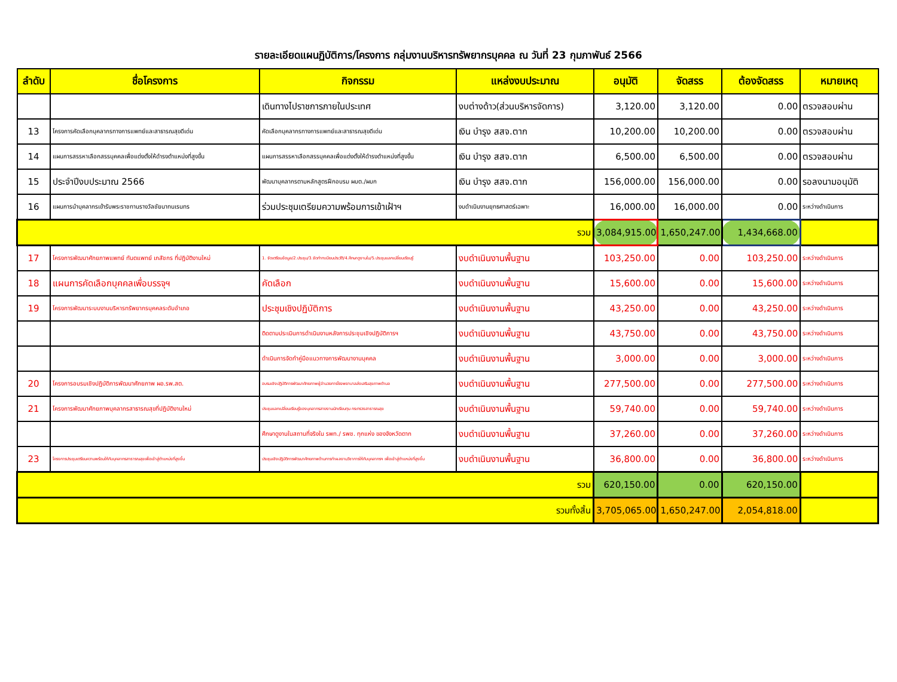รายละเอียดแผนฏิบัติการ/โครงการ กลุ่มงานบริหารทรัพยากรบุคคล ณ วันที่ 23 กุมภาพันธ์ 2566
| ลำดับ | ชื่อโครงการ | กิจกรรม | แหล่งงบประมาณ | อนุมัติ | จัดสรร | ต้องจัดสรร | หมายเหตุ |
| --- | --- | --- | --- | --- | --- | --- | --- |
| | | เดินทางไปราชการภายในประเทศ | งบต่างด้าว(ส่วนบริหารจัดการ) | 3,120.00 | 3,120.00 | 0.00 | ตรวจสอบผ่าน |
| 13 | โครงการคัดเลือกบุคลากรทางการแพทย์และสาธารณสุขดีเด่น | คัดเลือกบุคลากรทางการแพทย์และสาธารณสุขดีเด่น | เงิน บำรุง สสจ.ตาก | 10,200.00 | 10,200.00 | 0.00 | ตรวจสอบผ่าน |
| 14 | แผนการสรรหาเลือกสรรบุคคลเพื่อแต่งตั้งให้ดำรงตำแหน่งที่สูงขึ้น | แผนการสรรหาเลือกสรรบุคคลเพื่อแต่งตั้งให้ดำรงตำแหน่งที่สูงขึ้น | เงิน บำรุง สสจ.ตาก | 6,500.00 | 6,500.00 | 0.00 | ตรวจสอบผ่าน |
| 15 | ประจำปีงบประมาณ 2566 | พัฒนาบุคลากรตามหลักสูตรฝึกอบรม ผบต./ผบก | เงิน บำรุง สสจ.ตาก | 156,000.00 | 156,000.00 | 0.00 | รอลงนามอนุมัติ |
| 16 | แผนการนำบุคลากรเข้ารับพระราชทานรางวัลชัยนาทนเรนทร | ร่วมประชุมเตรียมความพร้อมการเข้าเฝ้าฯ | งบดำเนินงานยุทธศาสตร์เฉพาะ | 16,000.00 | 16,000.00 | 0.00 | ระหว่างดำเนินการ |
| รวม | | | | 3,084,915.00 | 1,650,247.00 | 1,434,668.00 | |
| 17 | โครงการพัฒนาศักยภาพแพทย์ ทันตแพทย์ เภสัชกร ที่ปฏิบัติงานใหม่ | 1. จัดเตรียมข้อมูล/2.ประชุม/3.จัดทำทะเบียนประวัติ/4.ศึกษาดูงานใน/5.ประชุมแลกเปลี่ยนเรียนรู้ | งบดำเนินงานพื้นฐาน | 103,250.00 | 0.00 | 103,250.00 | ระหว่างดำเนินการ |
| 18 | แผนการคัดเลือกบุคคลเพื่อบรรจุฯ | คัดเลือก | งบดำเนินงานพื้นฐาน | 15,600.00 | 0.00 | 15,600.00 | ระหว่างดำเนินการ |
| 19 | โครงการพัฒนาระบบงานบริหารทรัพยากรบุคคลระดับอำเภอ | ประชุมเชิงปฏิบัติการ | งบดำเนินงานพื้นฐาน | 43,250.00 | 0.00 | 43,250.00 | ระหว่างดำเนินการ |
| | | ติดตามประเมินการดำเนินงานหลังการประชุมเชิงปฏิบัติการฯ | งบดำเนินงานพื้นฐาน | 43,750.00 | 0.00 | 43,750.00 | ระหว่างดำเนินการ |
| | | ดำเนินการจัดทำคู่มือแนวทางการพัฒนางานบุคคล | งบดำเนินงานพื้นฐาน | 3,000.00 | 0.00 | 3,000.00 | ระหว่างดำเนินการ |
| 20 | โครงการอบรมเชิงปฏิบัติการพัฒนาศักยภาพ ผอ.รพ.สต. | อบรมเชิงปฏิบัติการพัฒนาศักยภาพผู้อำนวยการโรงพยาบาลส่งเสริมสุขภาพตำบล | งบดำเนินงานพื้นฐาน | 277,500.00 | 0.00 | 277,500.00 | ระหว่างดำเนินการ |
| 21 | โครงการพัฒนาศักยภาพบุคลากรสาธารณสุขที่ปฏิบัติงานใหม่ | ประชุมแลกเปลี่ยนเรียนรู้ของบุคลากรสายงานนักเรียนทุน กระทรวงสาธารณสุข | งบดำเนินงานพื้นฐาน | 59,740.00 | 0.00 | 59,740.00 | ระหว่างดำเนินการ |
| | | ศึกษาดูงานในสถานที่จริงใน รพท./ รพช. ทุกแห่ง ของจังหวัดตาก | งบดำเนินงานพื้นฐาน | 37,260.00 | 0.00 | 37,260.00 | ระหว่างดำเนินการ |
| 23 | โครงการประชุมเตรียมความพร้อมให้กับบุคลากรสาธารณสุขเพื่อเข้าสู่ตำแหน่งที่สูงขึ้น | ประชุมเชิงปฏิบัติการพัฒนาศักยภาพด้านการทำผลงานวิชาการให้กับบุคลากรฯ เพื่อเข้าสู่ตำแหน่งที่สูงขึ้น | งบดำเนินงานพื้นฐาน | 36,800.00 | 0.00 | 36,800.00 | ระหว่างดำเนินการ |
| รวม | | | | 620,150.00 | 0.00 | 620,150.00 | |
| รวมทั้งสิ้น | | | | 3,705,065.00 | 1,650,247.00 | 2,054,818.00 | |